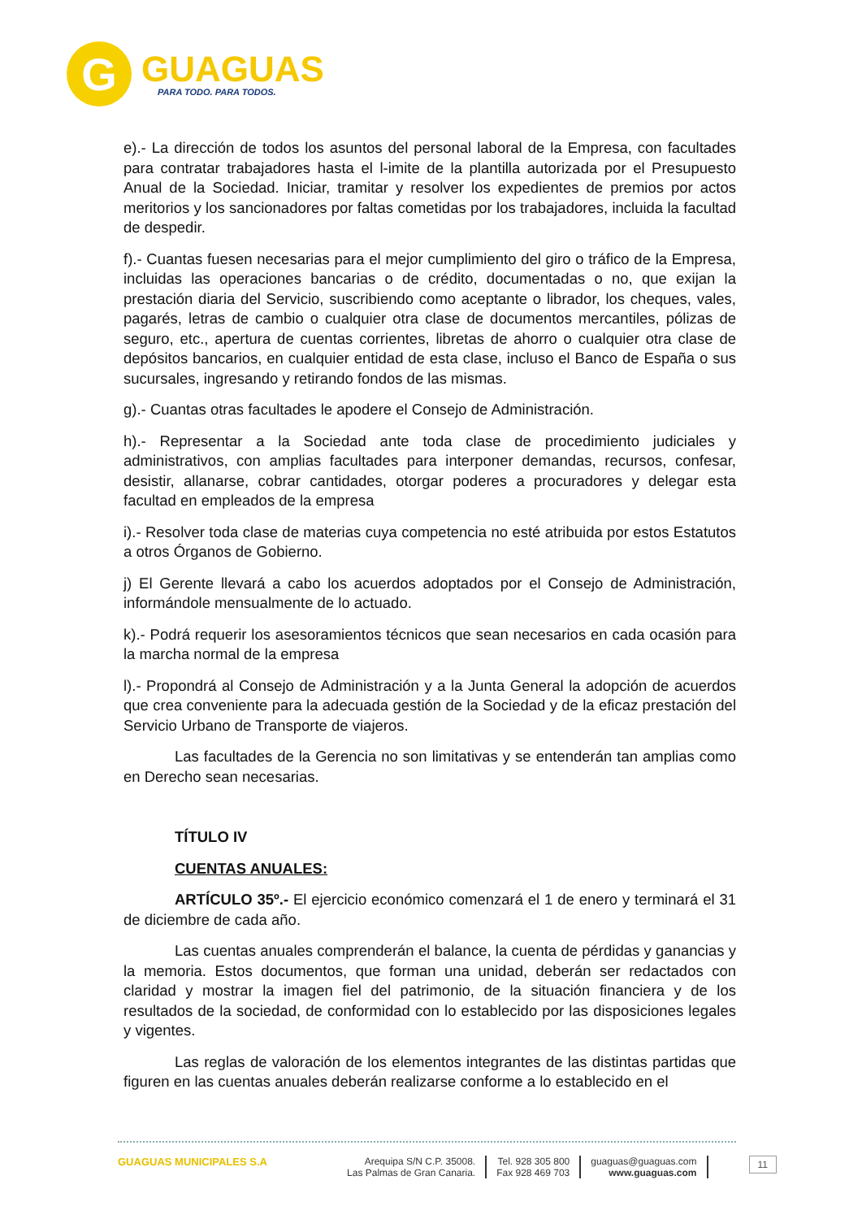G
GUAGUAS
PARA TODO. PARA TODOS.
e).- La dirección de todos los asuntos del personal laboral de la Empresa, con facultades para contratar trabajadores hasta el l-imite de la plantilla autorizada por el Presupuesto Anual de la Sociedad. Iniciar, tramitar y resolver los expedientes de premios por actos meritorios y los sancionadores por faltas cometidas por los trabajadores, incluida la facultad de despedir.
f).- Cuantas fuesen necesarias para el mejor cumplimiento del giro o tráfico de la Empresa, incluidas las operaciones bancarias o de crédito, documentadas o no, que exijan la prestación diaria del Servicio, suscribiendo como aceptante o librador, los cheques, vales, pagarés, letras de cambio o cualquier otra clase de documentos mercantiles, pólizas de seguro, etc., apertura de cuentas corrientes, libretas de ahorro o cualquier otra clase de depósitos bancarios, en cualquier entidad de esta clase, incluso el Banco de España o sus sucursales, ingresando y retirando fondos de las mismas.
g).- Cuantas otras facultades le apodere el Consejo de Administración.
h).- Representar a la Sociedad ante toda clase de procedimiento judiciales y administrativos, con amplias facultades para interponer demandas, recursos, confesar, desistir, allanarse, cobrar cantidades, otorgar poderes a procuradores y delegar esta facultad en empleados de la empresa
i).- Resolver toda clase de materias cuya competencia no esté atribuida por estos Estatutos a otros Órganos de Gobierno.
j) El Gerente llevará a cabo los acuerdos adoptados por el Consejo de Administración, informándole mensualmente de lo actuado.
k).- Podrá requerir los asesoramientos técnicos que sean necesarios en cada ocasión para la marcha normal de la empresa
l).- Propondrá al Consejo de Administración y a la Junta General la adopción de acuerdos que crea conveniente para la adecuada gestión de la Sociedad y de la eficaz prestación del Servicio Urbano de Transporte de viajeros.
Las facultades de la Gerencia no son limitativas y se entenderán tan amplias como en Derecho sean necesarias.
TÍTULO IV
CUENTAS ANUALES:
ARTÍCULO 35º.- El ejercicio económico comenzará el 1 de enero y terminará el 31 de diciembre de cada año.
Las cuentas anuales comprenderán el balance, la cuenta de pérdidas y ganancias y la memoria. Estos documentos, que forman una unidad, deberán ser redactados con claridad y mostrar la imagen fiel del patrimonio, de la situación financiera y de los resultados de la sociedad, de conformidad con lo establecido por las disposiciones legales y vigentes.
Las reglas de valoración de los elementos integrantes de las distintas partidas que figuren en las cuentas anuales deberán realizarse conforme a lo establecido en el
GUAGUAS MUNICIPALES S.A Arequipa S/N C.P. 35008.
Las Palmas de Gran Canaria.
Tel. 928 305 800
Fax 928 469 703
guaguas@guaguas.com
www.guaguas.com
11